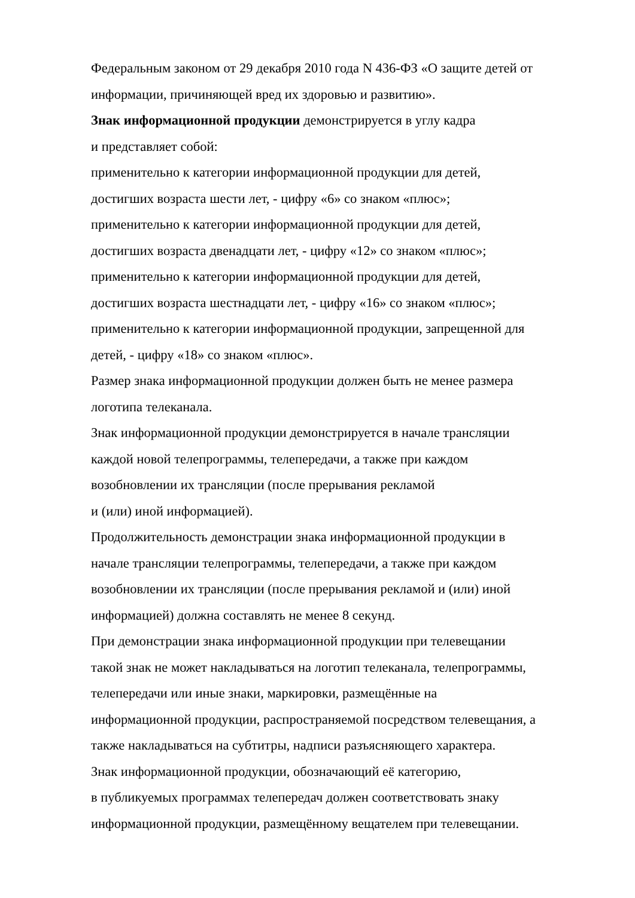Федеральным законом от 29 декабря 2010 года N 436-ФЗ «О защите детей от
информации, причиняющей вред их здоровью и развитию».
Знак информационной продукции демонстрируется в углу кадра
и представляет собой:
применительно к категории информационной продукции для детей,
достигших возраста шести лет, - цифру «6» со знаком «плюс»;
применительно к категории информационной продукции для детей,
достигших возраста двенадцати лет, - цифру «12» со знаком «плюс»;
применительно к категории информационной продукции для детей,
достигших возраста шестнадцати лет, - цифру «16» со знаком «плюс»;
применительно к категории информационной продукции, запрещенной для
детей, - цифру «18» со знаком «плюс».
Размер знака информационной продукции должен быть не менее размера
логотипа телеканала.
Знак информационной продукции демонстрируется в начале трансляции
каждой новой телепрограммы, телепередачи, а также при каждом
возобновлении их трансляции (после прерывания рекламой
и (или) иной информацией).
Продолжительность демонстрации знака информационной продукции в
начале трансляции телепрограммы, телепередачи, а также при каждом
возобновлении их трансляции (после прерывания рекламой и (или) иной
информацией) должна составлять не менее 8 секунд.
При демонстрации знака информационной продукции при телевещании
такой знак не может накладываться на логотип телеканала, телепрограммы,
телепередачи или иные знаки, маркировки, размещённые на
информационной продукции, распространяемой посредством телевещания, а
также накладываться на субтитры, надписи разъясняющего характера.
Знак информационной продукции, обозначающий её категорию,
в публикуемых программах телепередач должен соответствовать знаку
информационной продукции, размещённому вещателем при телевещании.